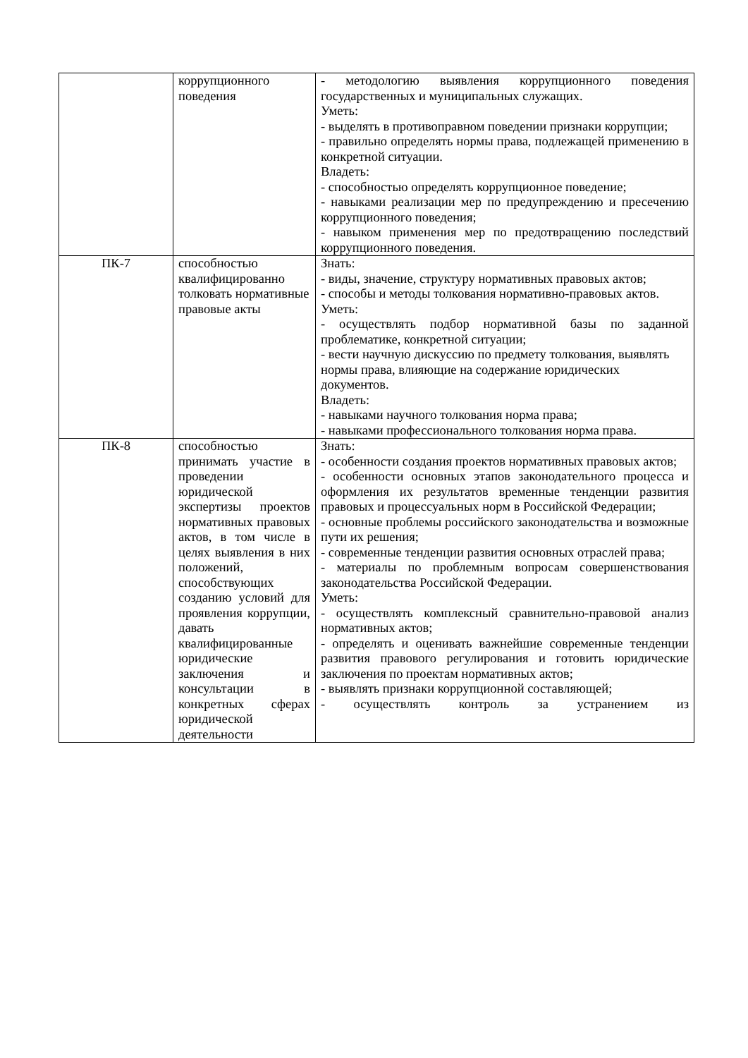| | коррупционного поведения | - методологию выявления коррупционного поведения государственных и муниципальных служащих. Уметь: - выделять в противоправном поведении признаки коррупции; - правильно определять нормы права, подлежащей применению в конкретной ситуации. Владеть: - способностью определять коррупционное поведение; - навыками реализации мер по предупреждению и пресечению коррупционного поведения; - навыком применения мер по предотвращению последствий коррупционного поведения. |
| ПК-7 | способностью квалифицированно толковать нормативные правовые акты | Знать: - виды, значение, структуру нормативных правовых актов; - способы и методы толкования нормативно-правовых актов. Уметь: - осуществлять подбор нормативной базы по заданной проблематике, конкретной ситуации; - вести научную дискуссию по предмету толкования, выявлять нормы права, влияющие на содержание юридических документов. Владеть: - навыками научного толкования норма права; - навыками профессионального толкования норма права. |
| ПК-8 | способностью принимать участие в проведении юридической экспертизы проектов нормативных правовых актов, в том числе в целях выявления в них положений, способствующих созданию условий для проявления коррупции, давать квалифицированные юридические заключения и консультации в конкретных сферах юридической деятельности | Знать: - особенности создания проектов нормативных правовых актов; - особенности основных этапов законодательного процесса и оформления их результатов временные тенденции развития правовых и процессуальных норм в Российской Федерации; - основные проблемы российского законодательства и возможные пути их решения; - современные тенденции развития основных отраслей права; - материалы по проблемным вопросам совершенствования законодательства Российской Федерации. Уметь: - осуществлять комплексный сравнительно-правовой анализ нормативных актов; - определять и оценивать важнейшие современные тенденции развития правового регулирования и готовить юридические заключения по проектам нормативных актов; - выявлять признаки коррупционной составляющей; - осуществлять контроль за устранением из |